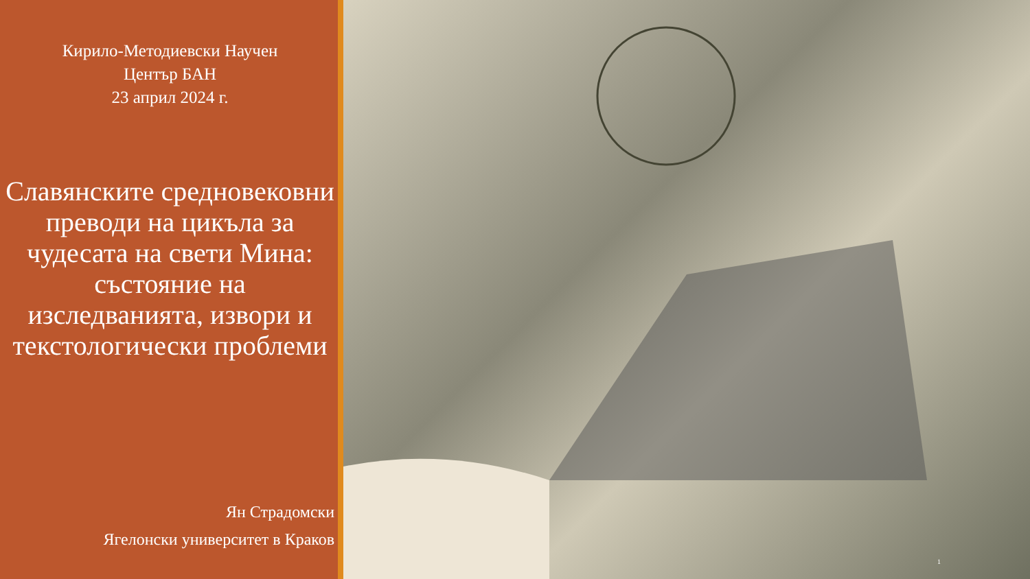Кирило-Методиевски Научен
Център БАН
23 април 2024 г.
Славянските средновековни преводи на цикъла за чудесата на свети Мина: състояние на изследванията, извори и текстологически проблеми
Ян Страдомски
Ягелонски университет в Краков
1